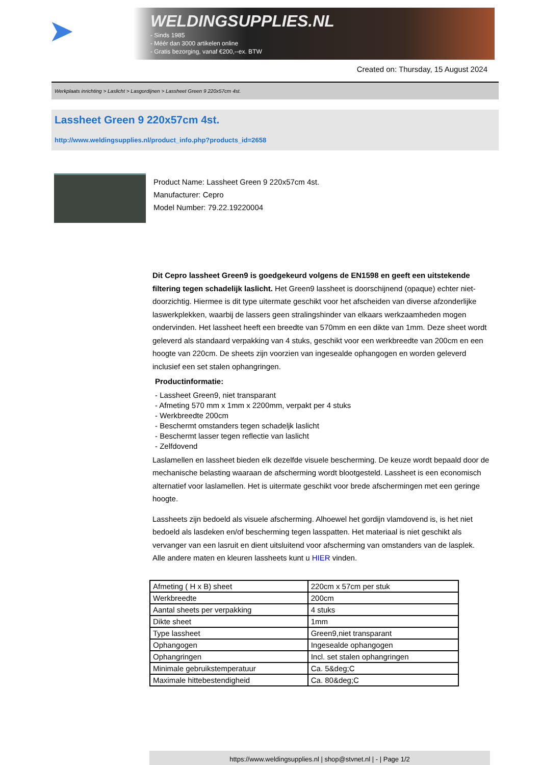➤
WELDINGSUPPLIES.NL
- Sinds 1985
- Méér dan 3000 artikelen online
- Gratis bezorging, vanaf €200,--ex. BTW
Created on: Thursday, 15 August 2024
Werkplaats inrichting > Laslicht > Lasgordijnen > Lassheet Green 9 220x57cm 4st.
Lassheet Green 9 220x57cm 4st.
http://www.weldingsupplies.nl/product_info.php?products_id=2658
Product Name: Lassheet Green 9 220x57cm 4st.
Manufacturer: Cepro
Model Number: 79.22.19220004
Dit Cepro lassheet Green9 is goedgekeurd volgens de EN1598 en geeft een uitstekende filtering tegen schadelijk laslicht. Het Green9 lassheet is doorschijnend (opaque) echter niet- doorzichtig. Hiermee is dit type uitermate geschikt voor het afscheiden van diverse afzonderlijke laswerkplekken, waarbij de lassers geen stralingshinder van elkaars werkzaamheden mogen ondervinden. Het lassheet heeft een breedte van 570mm en een dikte van 1mm. Deze sheet wordt geleverd als standaard verpakking van 4 stuks, geschikt voor een werkbreedte van 200cm en een hoogte van 220cm. De sheets zijn voorzien van ingesealde ophangogen en worden geleverd inclusief een set stalen ophangringen.
Productinformatie:
- Lassheet Green9, niet transparant
- Afmeting 570 mm x 1mm x 2200mm, verpakt per 4 stuks
- Werkbreedte 200cm
- Beschermt omstanders tegen schadeljk laslicht
- Beschermt lasser tegen reflectie van laslicht
- Zelfdovend
Laslamellen en lassheet bieden elk dezelfde visuele bescherming. De keuze wordt bepaald door de mechanische belasting waaraan de afscherming wordt blootgesteld. Lassheet is een economisch alternatief voor laslamellen. Het is uitermate geschikt voor brede afschermingen met een geringe hoogte.
Lassheets zijn bedoeld als visuele afscherming. Alhoewel het gordijn vlamdovend is, is het niet bedoeld als lasdeken en/of bescherming tegen lasspatten. Het materiaal is niet geschikt als vervanger van een lasruit en dient uitsluitend voor afscherming van omstanders van de lasplek.
Alle andere maten en kleuren lassheets kunt u HIER vinden.
| Afmeting ( H x B) sheet | 220cm x 57cm per stuk |
| Werkbreedte | 200cm |
| Aantal sheets per verpakking | 4 stuks |
| Dikte sheet | 1mm |
| Type lassheet | Green9,niet transparant |
| Ophangogen | Ingesealde ophangogen |
| Ophangringen | Incl. set stalen ophangringen |
| Minimale gebruikstemperatuur | Ca. 5&deg;C |
| Maximale hittebestendigheid | Ca. 80&deg;C |
https://www.weldingsupplies.nl | shop@stvnet.nl | - | Page 1/2